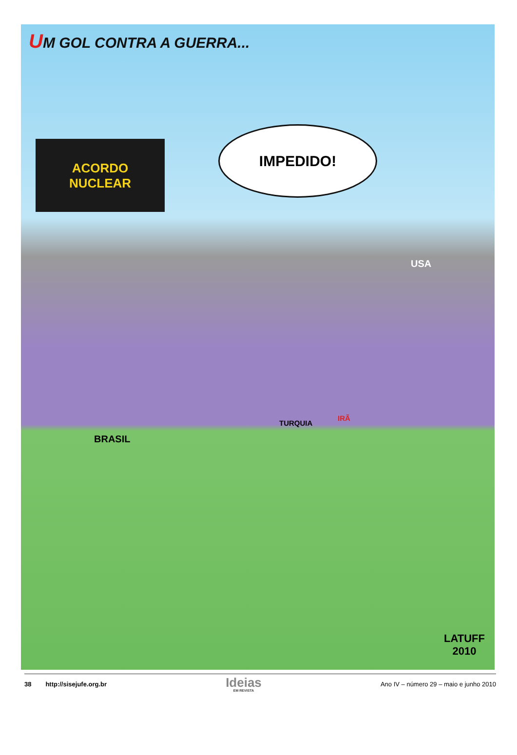UM GOL CONTRA A GUERRA...
ACORDO
NUCLEAR
IMPEDIDO!
USA
BRASIL
TURQUIA
IRÃ
LATUFF
2010
38 http://sisejufe.org.br
Ideias
EM REVISTA
Ano IV – número 29 – maio e junho 2010